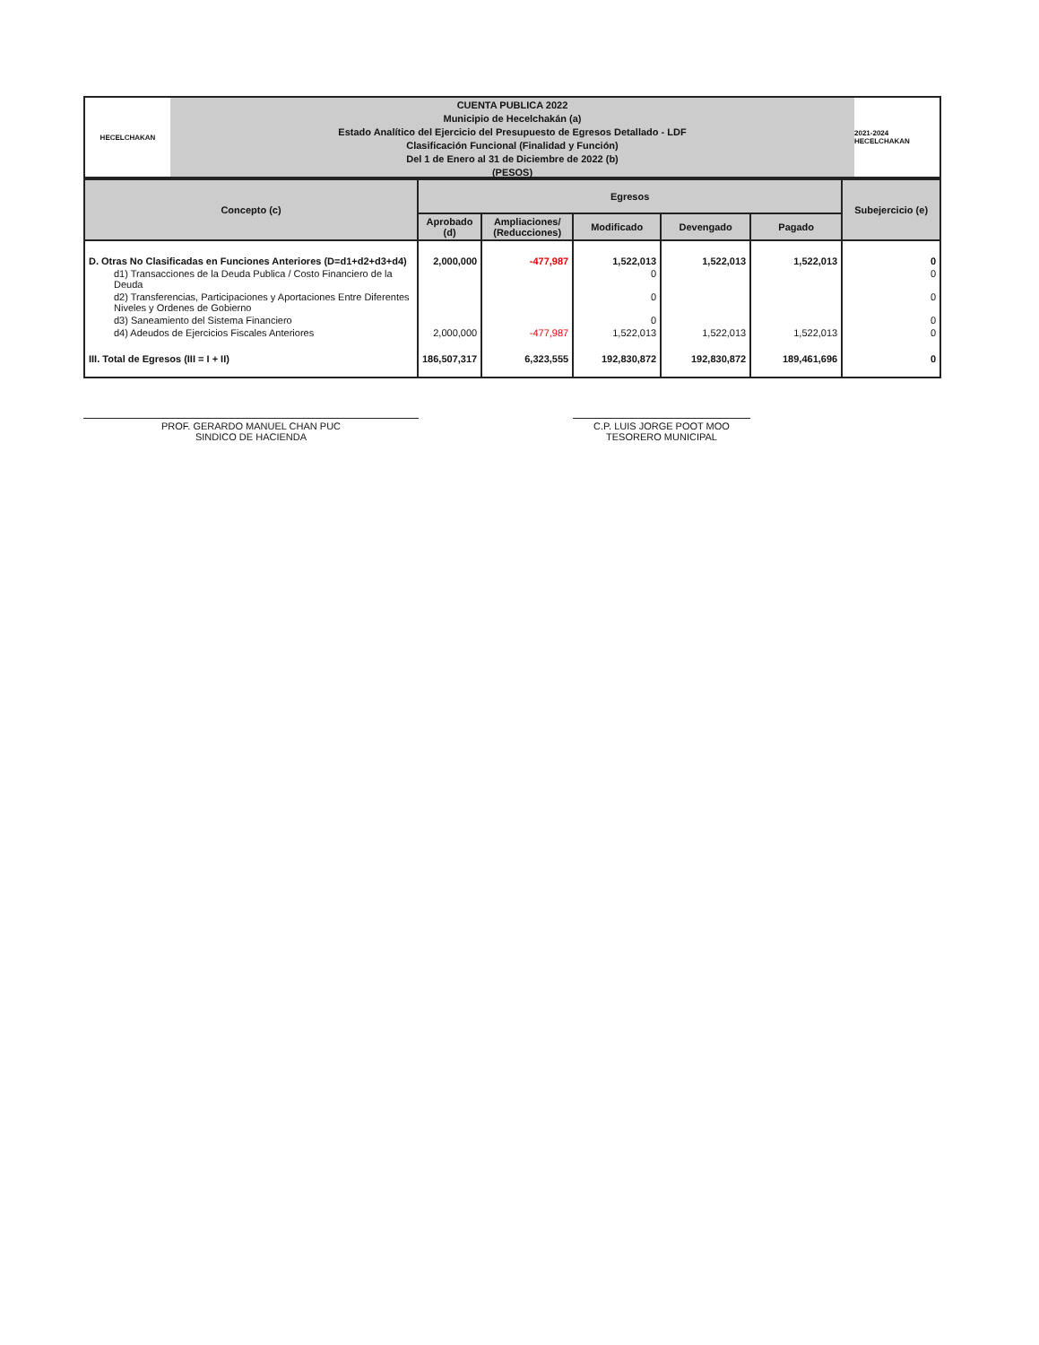HECELCHAKAN
CUENTA PUBLICA 2022
Municipio de Hecelchakán (a)
Estado Analítico del Ejercicio del Presupuesto de Egresos Detallado - LDF
Clasificación Funcional (Finalidad y Función)
Del 1 de Enero al 31 de Diciembre de 2022 (b)
(PESOS)
2021-2024 HECELCHAKAN
| Concepto (c) | Egresos | | | | | Subejercicio (e) |
| --- | --- | --- | --- | --- | --- | --- |
| | Aprobado (d) | Ampliaciones/ (Reducciones) | Modificado | Devengado | Pagado | |
| D. Otras No Clasificadas en Funciones Anteriores (D=d1+d2+d3+d4) | 2,000,000 | -477,987 | 1,522,013 | 1,522,013 | 1,522,013 | 0 |
| d1) Transacciones de la Deuda Publica / Costo Financiero de la Deuda | | | 0 | | | 0 |
| d2) Transferencias, Participaciones y Aportaciones Entre Diferentes Niveles y Ordenes de Gobierno | | | 0 | | | 0 |
| d3) Saneamiento del Sistema Financiero | | | 0 | | | 0 |
| d4) Adeudos de Ejercicios Fiscales Anteriores | 2,000,000 | -477,987 | 1,522,013 | 1,522,013 | 1,522,013 | 0 |
| III. Total de Egresos (III = I + II) | 186,507,317 | 6,323,555 | 192,830,872 | 192,830,872 | 189,461,696 | 0 |
PROF. GERARDO MANUEL CHAN PUC
SINDICO DE HACIENDA
C.P. LUIS JORGE POOT MOO
TESORERO MUNICIPAL